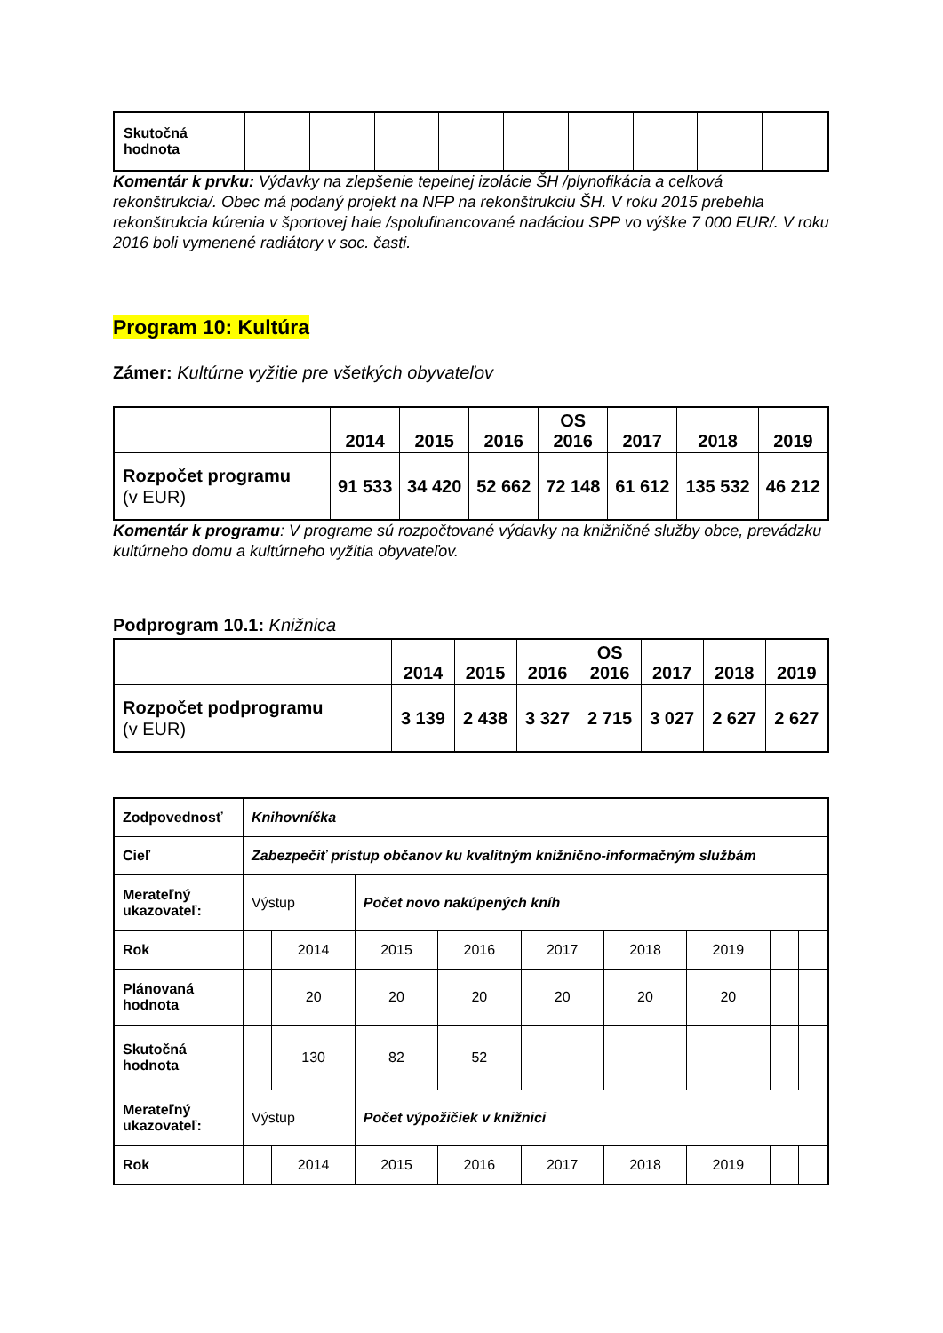| Skutočná hodnota | | | | | | | | | |
Komentár k prvku: Výdavky na zlepšenie tepelnej izolácie ŠH /plynofikácia a celková rekonštrukcia/. Obec má podaný projekt na NFP na rekonštrukciu ŠH. V roku 2015 prebehla rekonštrukcia kúrenia v športovej hale /spolufinancované nadáciou SPP vo výške 7 000 EUR/. V roku 2016 boli vymenené radiátory v soc. časti.
Program 10: Kultúra
Zámer: Kultúrne vyžitie pre všetkých obyvateľov
| | 2014 | 2015 | 2016 | OS 2016 | 2017 | 2018 | 2019 |
| --- | --- | --- | --- | --- | --- | --- | --- |
| Rozpočet programu (v EUR) | 91 533 | 34 420 | 52 662 | 72 148 | 61 612 | 135 532 | 46 212 |
Komentár k programu: V programe sú rozpočtované výdavky na knižničné služby obce, prevádzku kultúrneho domu a kultúrneho vyžitia obyvateľov.
Podprogram 10.1: Knižnica
| | 2014 | 2015 | 2016 | OS 2016 | 2017 | 2018 | 2019 |
| --- | --- | --- | --- | --- | --- | --- | --- |
| Rozpočet podprogramu (v EUR) | 3 139 | 2 438 | 3 327 | 2 715 | 3 027 | 2 627 | 2 627 |
| Zodpovednosť | Knihovníčka | | | | | | | | |
| Cieľ | Zabezpečiť prístup občanov ku kvalitným knižnično-informačným službám | | | | | | | | |
| Merateľný ukazovateľ: | Výstup | | Počet novo nakúpených kníh | | | | | | |
| Rok | | 2014 | 2015 | 2016 | 2017 | 2018 | 2019 | | |
| Plánovaná hodnota | | 20 | 20 | 20 | 20 | 20 | 20 | | |
| Skutočná hodnota | | 130 | 82 | 52 | | | | | |
| Merateľný ukazovateľ: | Výstup | | Počet výpožičiek v knižnici | | | | | | |
| Rok | | 2014 | 2015 | 2016 | 2017 | 2018 | 2019 | | |